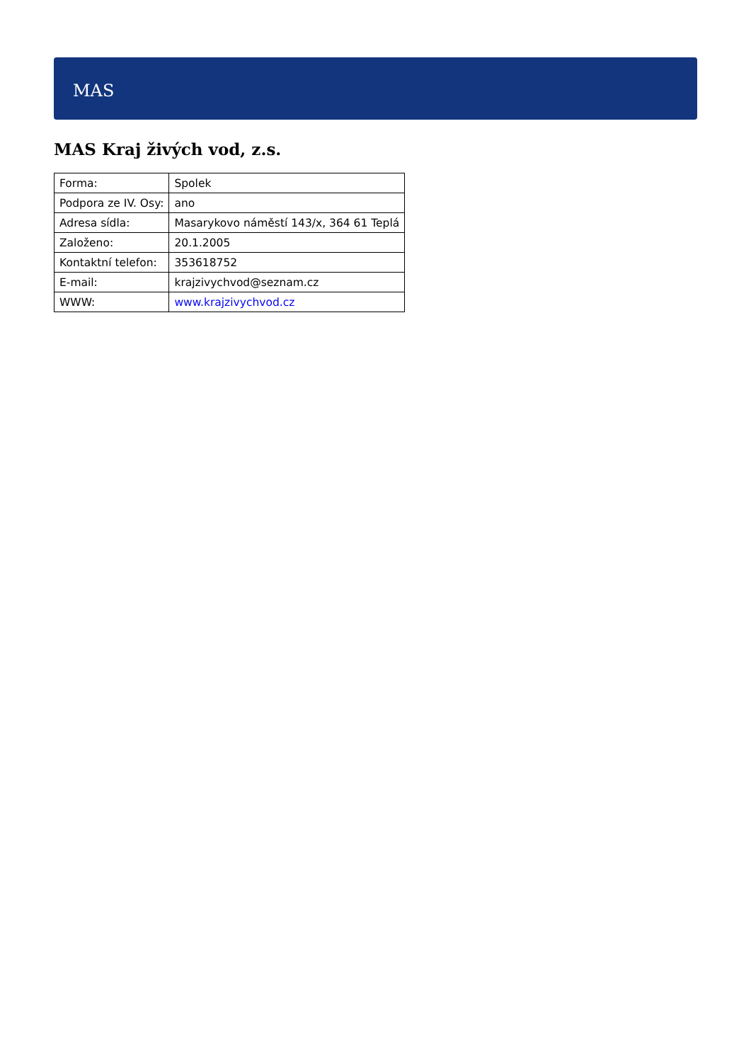MAS
MAS Kraj živých vod, z.s.
| Forma: | Spolek |
| Podpora ze IV. Osy: | ano |
| Adresa sídla: | Masarykovo náměstí 143/x, 364 61 Teplá |
| Založeno: | 20.1.2005 |
| Kontaktní telefon: | 353618752 |
| E-mail: | krajzivychvod@seznam.cz |
| WWW: | www.krajzivychvod.cz |